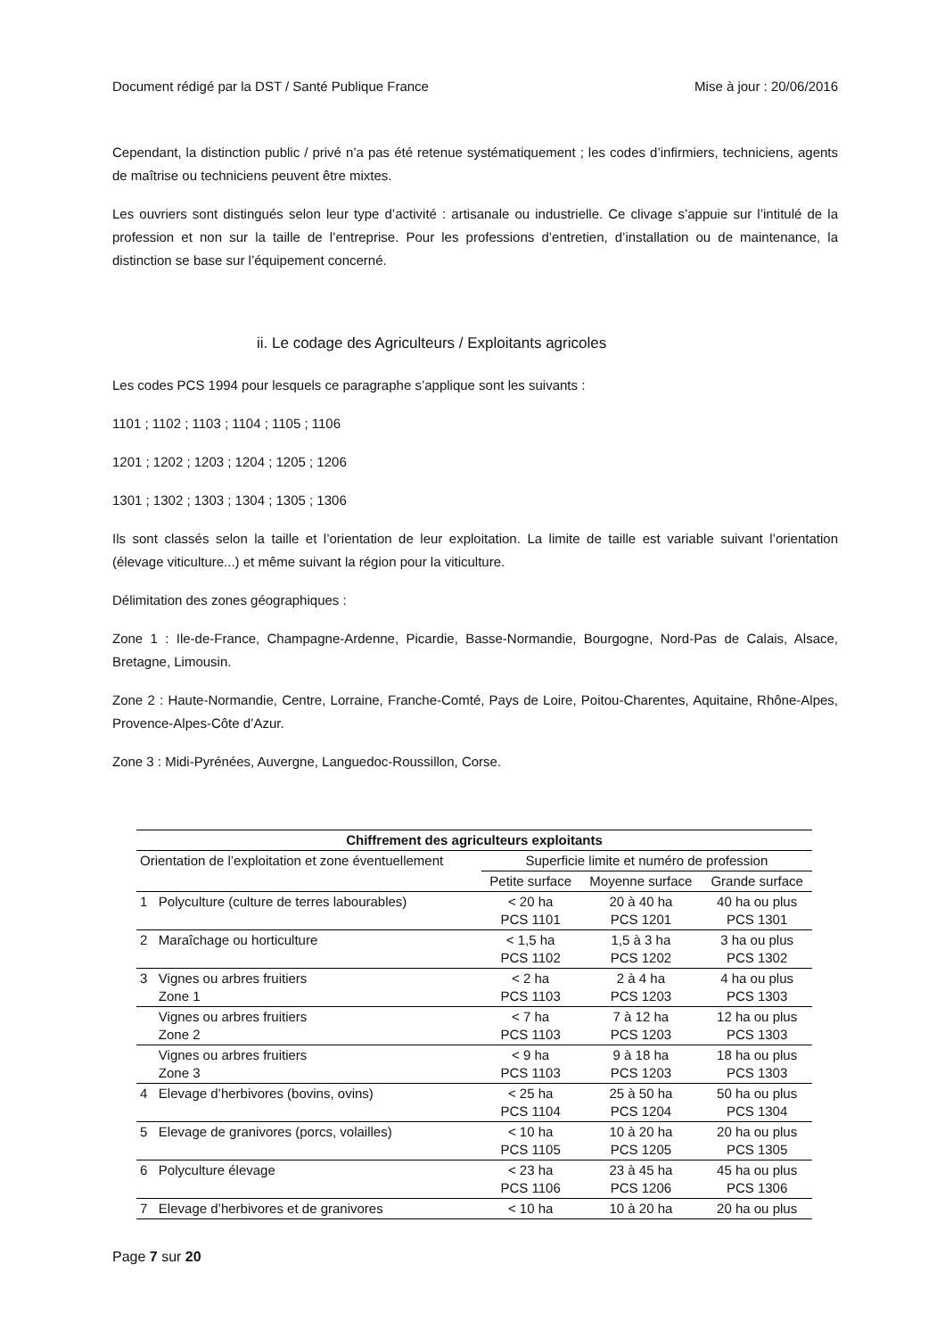Document rédigé par la DST / Santé Publique France Mise à jour : 20/06/2016
Cependant, la distinction public / privé n’a pas été retenue systématiquement ; les codes d’infirmiers, techniciens, agents de maîtrise ou techniciens peuvent être mixtes.
Les ouvriers sont distingués selon leur type d’activité : artisanale ou industrielle. Ce clivage s’appuie sur l’intitulé de la profession et non sur la taille de l’entreprise. Pour les professions d’entretien, d’installation ou de maintenance, la distinction se base sur l’équipement concerné.
ii. Le codage des Agriculteurs / Exploitants agricoles
Les codes PCS 1994 pour lesquels ce paragraphe s’applique sont les suivants :
1101 ; 1102 ; 1103 ; 1104 ; 1105 ; 1106
1201 ; 1202 ; 1203 ; 1204 ; 1205 ; 1206
1301 ; 1302 ; 1303 ; 1304 ; 1305 ; 1306
Ils sont classés selon la taille et l’orientation de leur exploitation. La limite de taille est variable suivant l’orientation (élevage viticulture...) et même suivant la région pour la viticulture.
Délimitation des zones géographiques :
Zone 1 : Ile-de-France, Champagne-Ardenne, Picardie, Basse-Normandie, Bourgogne, Nord-Pas de Calais, Alsace, Bretagne, Limousin.
Zone 2 : Haute-Normandie, Centre, Lorraine, Franche-Comté, Pays de Loire, Poitou-Charentes, Aquitaine, Rhône-Alpes, Provence-Alpes-Côte d’Azur.
Zone 3 : Midi-Pyrénées, Auvergne, Languedoc-Roussillon, Corse.
| Chiffrement des agriculteurs exploitants | | | | |
| --- | --- | --- | --- | --- |
| Orientation de l’exploitation et zone éventuellement | | Superficie limite et numéro de profession | | |
| | | Petite surface | Moyenne surface | Grande surface |
| 1 | Polyculture (culture de terres labourables) | < 20 ha PCS 1101 | 20 à 40 ha PCS 1201 | 40 ha ou plus PCS 1301 |
| 2 | Maraîchage ou horticulture | < 1,5 ha PCS 1102 | 1,5 à 3 ha PCS 1202 | 3 ha ou plus PCS 1302 |
| 3 | Vignes ou arbres fruitiers Zone 1 | < 2 ha PCS 1103 | 2 à 4 ha PCS 1203 | 4 ha ou plus PCS 1303 |
| | Vignes ou arbres fruitiers Zone 2 | < 7 ha PCS 1103 | 7 à 12 ha PCS 1203 | 12 ha ou plus PCS 1303 |
| | Vignes ou arbres fruitiers Zone 3 | < 9 ha PCS 1103 | 9 à 18 ha PCS 1203 | 18 ha ou plus PCS 1303 |
| 4 | Elevage d’herbivores (bovins, ovins) | < 25 ha PCS 1104 | 25 à 50 ha PCS 1204 | 50 ha ou plus PCS 1304 |
| 5 | Elevage de granivores (porcs, volailles) | < 10 ha PCS 1105 | 10 à 20 ha PCS 1205 | 20 ha ou plus PCS 1305 |
| 6 | Polyculture élevage | < 23 ha PCS 1106 | 23 à 45 ha PCS 1206 | 45 ha ou plus PCS 1306 |
| 7 | Elevage d’herbivores et de granivores | < 10 ha | 10 à 20 ha | 20 ha ou plus |
Page 7 sur 20